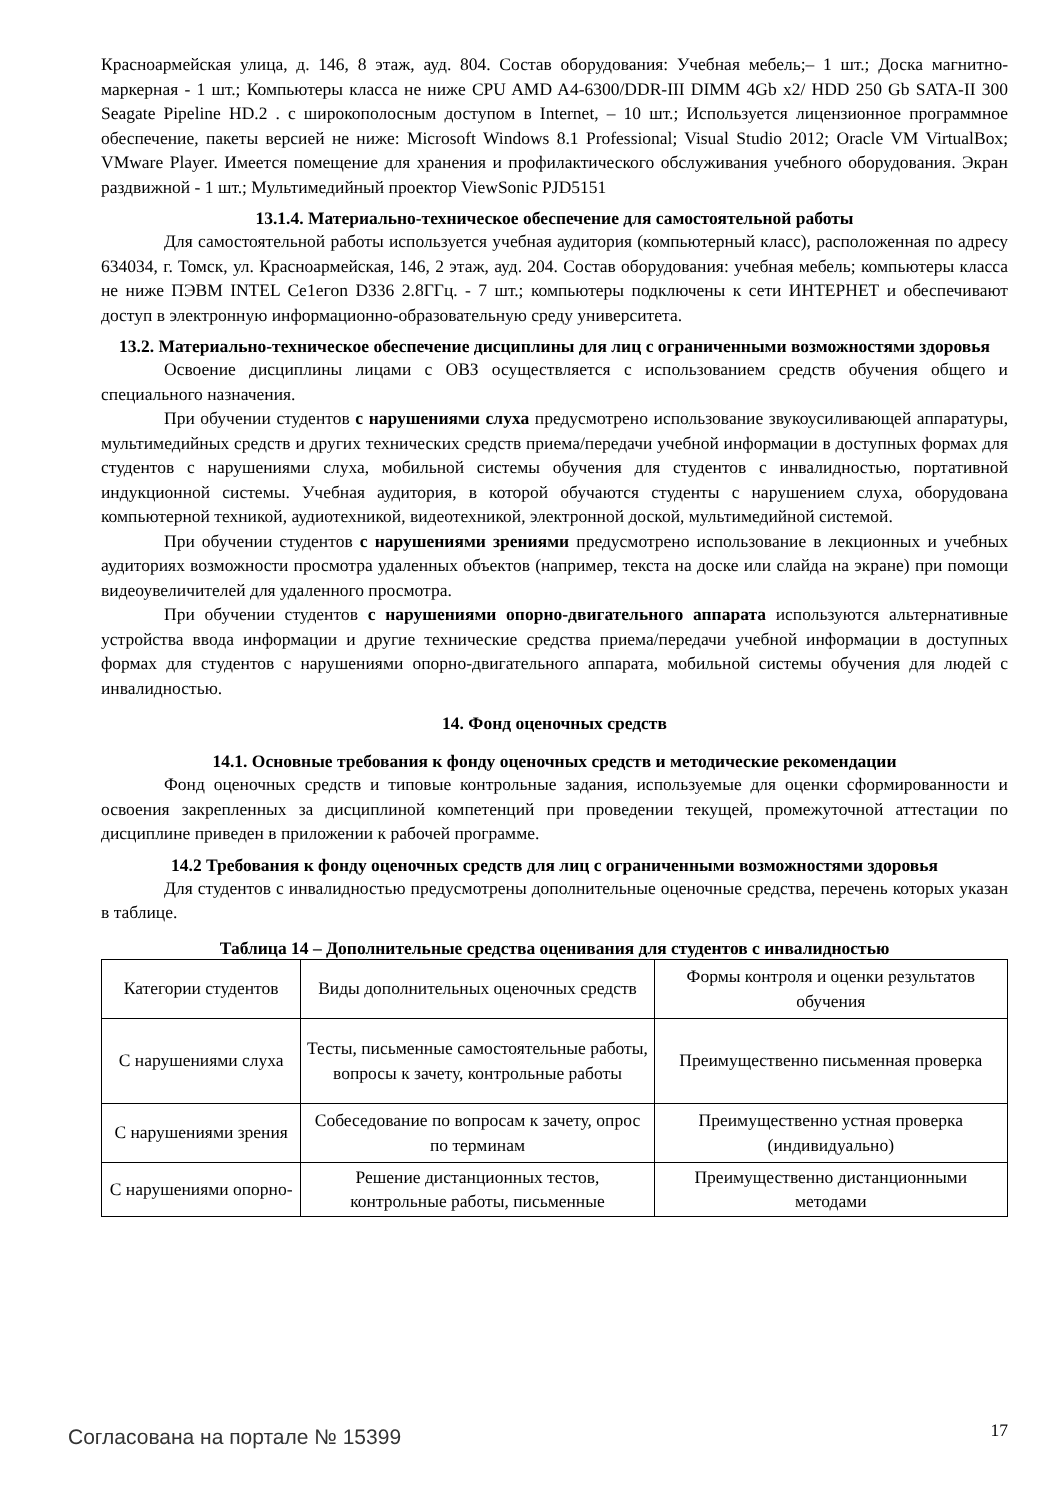Красноармейская улица, д. 146, 8 этаж, ауд. 804. Состав оборудования: Учебная мебель;– 1 шт.; Доска магнитно-маркерная - 1 шт.; Компьютеры класса не ниже CPU AMD A4-6300/DDR-III DIMM 4Gb x2/ HDD 250 Gb SATA-II 300 Seagate Pipeline HD.2 . с широкополосным доступом в Internet, – 10 шт.; Используется лицензионное программное обеспечение, пакеты версией не ниже: Microsoft Windows 8.1 Professional; Visual Studio 2012; Oracle VM VirtualBox; VMware Player. Имеется помещение для хранения и профилактического обслуживания учебного оборудования. Экран раздвижной - 1 шт.; Мультимедийный проектор ViewSonic PJD5151
13.1.4. Материально-техническое обеспечение для самостоятельной работы
Для самостоятельной работы используется учебная аудитория (компьютерный класс), расположенная по адресу 634034, г. Томск, ул. Красноармейская, 146, 2 этаж, ауд. 204. Состав оборудования: учебная мебель; компьютеры класса не ниже ПЭВМ INTEL Ce1eгon D336 2.8ГГц. - 7 шт.; компьютеры подключены к сети ИНТЕРНЕТ и обеспечивают доступ в электронную информационно-образовательную среду университета.
13.2. Материально-техническое обеспечение дисциплины для лиц с ограниченными возможностями здоровья
Освоение дисциплины лицами с ОВЗ осуществляется с использованием средств обучения общего и специального назначения.
При обучении студентов с нарушениями слуха предусмотрено использование звукоусиливающей аппаратуры, мультимедийных средств и других технических средств приема/передачи учебной информации в доступных формах для студентов с нарушениями слуха, мобильной системы обучения для студентов с инвалидностью, портативной индукционной системы. Учебная аудитория, в которой обучаются студенты с нарушением слуха, оборудована компьютерной техникой, аудиотехникой, видеотехникой, электронной доской, мультимедийной системой.
При обучении студентов с нарушениями зрениями предусмотрено использование в лекционных и учебных аудиториях возможности просмотра удаленных объектов (например, текста на доске или слайда на экране) при помощи видеоувеличителей для удаленного просмотра.
При обучении студентов с нарушениями опорно-двигательного аппарата используются альтернативные устройства ввода информации и другие технические средства приема/передачи учебной информации в доступных формах для студентов с нарушениями опорно-двигательного аппарата, мобильной системы обучения для людей с инвалидностью.
14. Фонд оценочных средств
14.1. Основные требования к фонду оценочных средств и методические рекомендации
Фонд оценочных средств и типовые контрольные задания, используемые для оценки сформированности и освоения закрепленных за дисциплиной компетенций при проведении текущей, промежуточной аттестации по дисциплине приведен в приложении к рабочей программе.
14.2 Требования к фонду оценочных средств для лиц с ограниченными возможностями здоровья
Для студентов с инвалидностью предусмотрены дополнительные оценочные средства, перечень которых указан в таблице.
Таблица 14 – Дополнительные средства оценивания для студентов с инвалидностью
| Категории студентов | Виды дополнительных оценочных средств | Формы контроля и оценки результатов обучения |
| С нарушениями слуха | Тесты, письменные самостоятельные работы, вопросы к зачету, контрольные работы | Преимущественно письменная проверка |
| С нарушениями зрения | Собеседование по вопросам к зачету, опрос по терминам | Преимущественно устная проверка (индивидуально) |
| С нарушениями опорно- | Решение дистанционных тестов, контрольные работы, письменные | Преимущественно дистанционными методами |
Согласована на портале № 15399 17